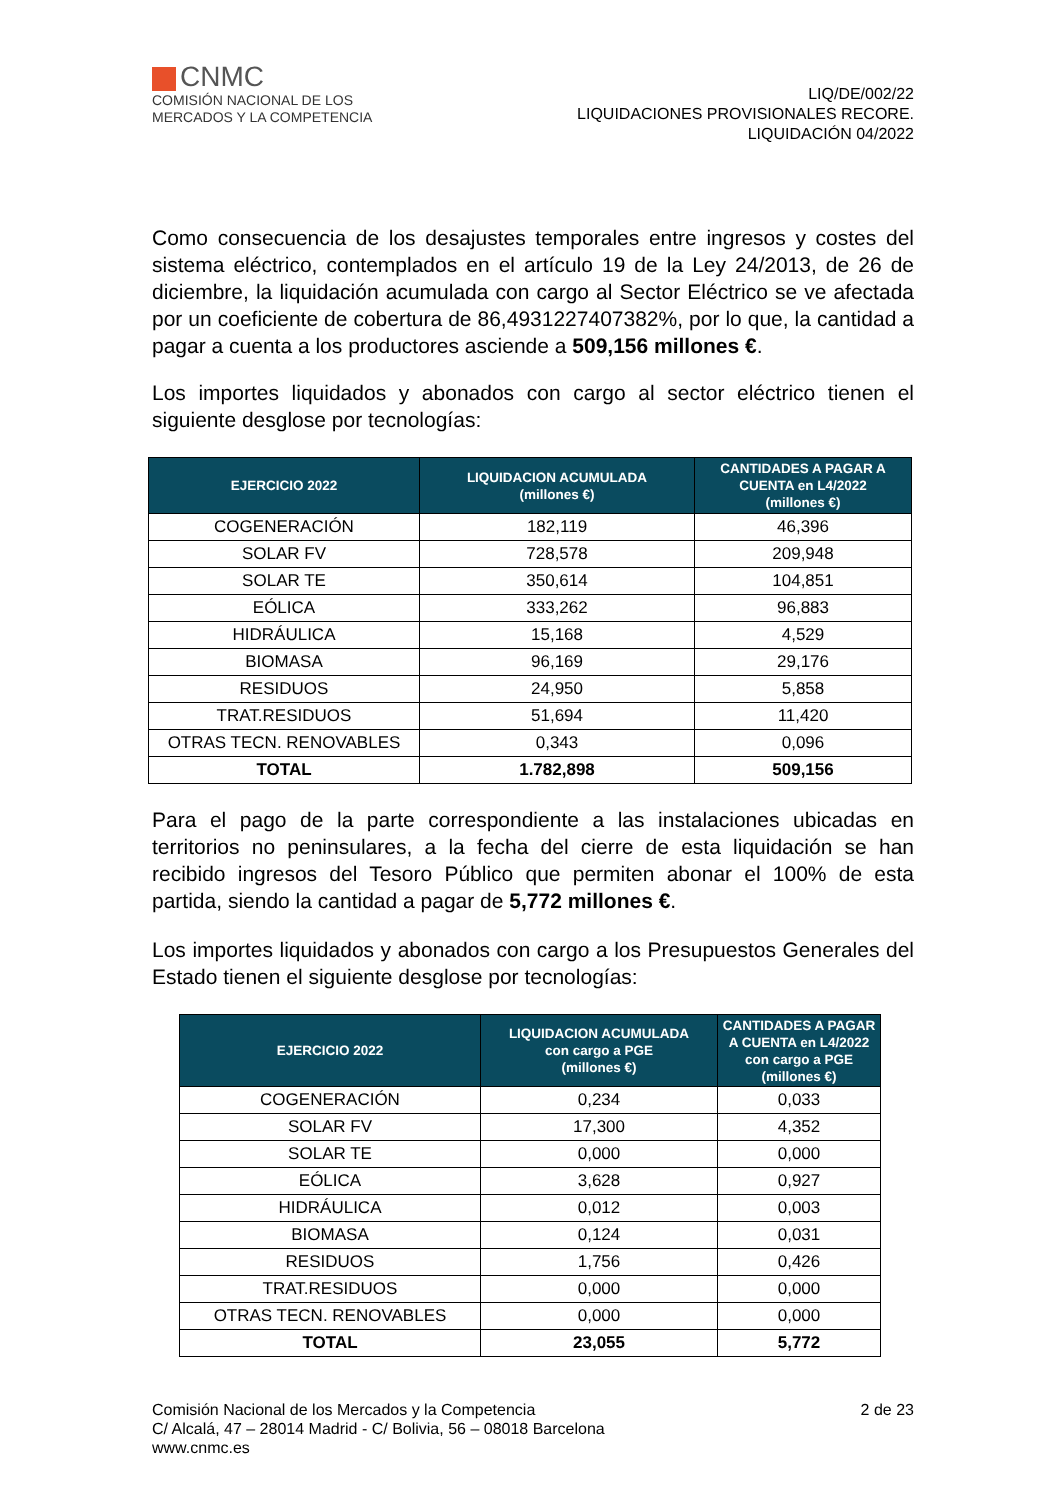CNMC
COMISIÓN NACIONAL DE LOS
MERCADOS Y LA COMPETENCIA
LIQ/DE/002/22
LIQUIDACIONES PROVISIONALES RECORE.
LIQUIDACIÓN 04/2022
Como consecuencia de los desajustes temporales entre ingresos y costes del sistema eléctrico, contemplados en el artículo 19 de la Ley 24/2013, de 26 de diciembre, la liquidación acumulada con cargo al Sector Eléctrico se ve afectada por un coeficiente de cobertura de 86,4931227407382%, por lo que, la cantidad a pagar a cuenta a los productores asciende a 509,156 millones €.
Los importes liquidados y abonados con cargo al sector eléctrico tienen el siguiente desglose por tecnologías:
| EJERCICIO 2022 | LIQUIDACION ACUMULADA (millones €) | CANTIDADES A PAGAR A CUENTA en L4/2022 (millones €) |
| --- | --- | --- |
| COGENERACIÓN | 182,119 | 46,396 |
| SOLAR FV | 728,578 | 209,948 |
| SOLAR TE | 350,614 | 104,851 |
| EÓLICA | 333,262 | 96,883 |
| HIDRÁULICA | 15,168 | 4,529 |
| BIOMASA | 96,169 | 29,176 |
| RESIDUOS | 24,950 | 5,858 |
| TRAT.RESIDUOS | 51,694 | 11,420 |
| OTRAS TECN. RENOVABLES | 0,343 | 0,096 |
| TOTAL | 1.782,898 | 509,156 |
Para el pago de la parte correspondiente a las instalaciones ubicadas en territorios no peninsulares, a la fecha del cierre de esta liquidación se han recibido ingresos del Tesoro Público que permiten abonar el 100% de esta partida, siendo la cantidad a pagar de 5,772 millones €.
Los importes liquidados y abonados con cargo a los Presupuestos Generales del Estado tienen el siguiente desglose por tecnologías:
| EJERCICIO 2022 | LIQUIDACION ACUMULADA con cargo a PGE (millones €) | CANTIDADES A PAGAR A CUENTA en L4/2022 con cargo a PGE (millones €) |
| --- | --- | --- |
| COGENERACIÓN | 0,234 | 0,033 |
| SOLAR FV | 17,300 | 4,352 |
| SOLAR TE | 0,000 | 0,000 |
| EÓLICA | 3,628 | 0,927 |
| HIDRÁULICA | 0,012 | 0,003 |
| BIOMASA | 0,124 | 0,031 |
| RESIDUOS | 1,756 | 0,426 |
| TRAT.RESIDUOS | 0,000 | 0,000 |
| OTRAS TECN. RENOVABLES | 0,000 | 0,000 |
| TOTAL | 23,055 | 5,772 |
Comisión Nacional de los Mercados y la Competencia
C/ Alcalá, 47 – 28014 Madrid - C/ Bolivia, 56 – 08018 Barcelona
www.cnmc.es
2 de 23